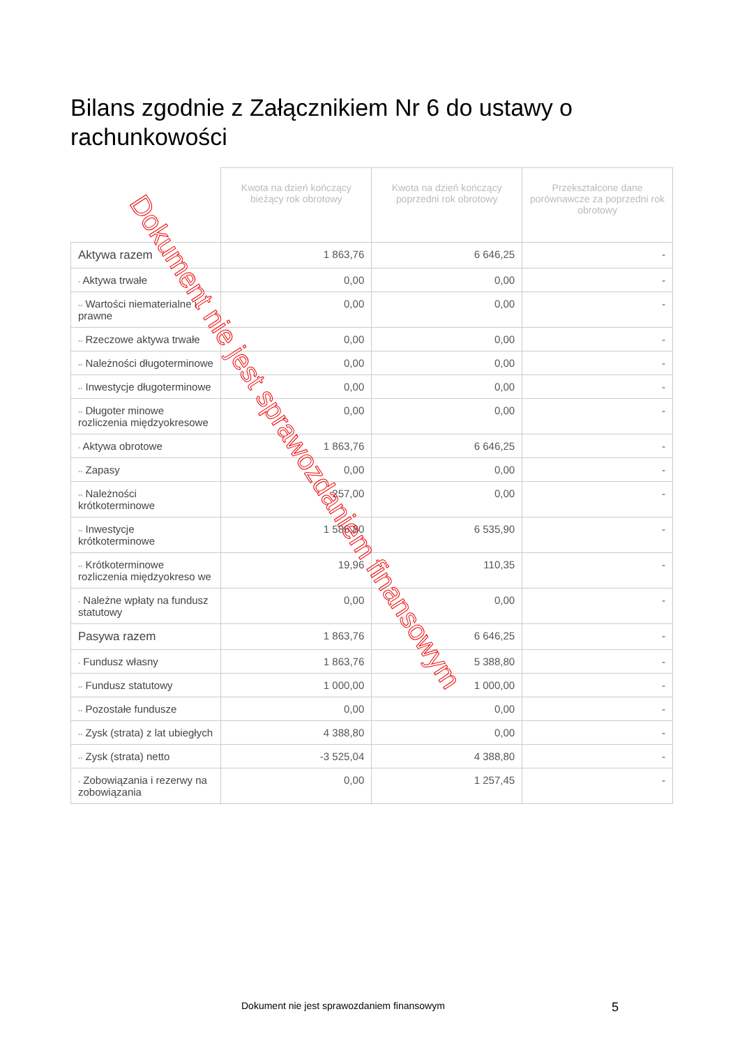Bilans zgodnie z Załącznikiem Nr 6 do ustawy o rachunkowości
| | Kwota na dzień kończący bieżący rok obrotowy | Kwota na dzień kończący poprzedni rok obrotowy | Przekształcone dane porównawcze za poprzedni rok obrotowy |
| --- | --- | --- | --- |
| Aktywa razem | 1 863,76 | 6 646,25 | - |
| • Aktywa trwałe | 0,00 | 0,00 | - |
| •• Wartości niematerialne i prawne | 0,00 | 0,00 | - |
| •• Rzeczowe aktywa trwałe | 0,00 | 0,00 | - |
| •• Należności długoterminowe | 0,00 | 0,00 | - |
| •• Inwestycje długoterminowe | 0,00 | 0,00 | - |
| •• Długoter minowe rozliczenia międzyokresowe | 0,00 | 0,00 | - |
| • Aktywa obrotowe | 1 863,76 | 6 646,25 | - |
| •• Zapasy | 0,00 | 0,00 | - |
| •• Należności krótkoterminowe | 257,00 | 0,00 | - |
| •• Inwestycje krótkoterminowe | 1 586,80 | 6 535,90 | - |
| •• Krótkoterminowe rozliczenia międzyokreso we | 19,96 | 110,35 | - |
| • Należne wpłaty na fundusz statutowy | 0,00 | 0,00 | - |
| Pasywa razem | 1 863,76 | 6 646,25 | - |
| • Fundusz własny | 1 863,76 | 5 388,80 | - |
| •• Fundusz statutowy | 1 000,00 | 1 000,00 | - |
| •• Pozostałe fundusze | 0,00 | 0,00 | - |
| •• Zysk (strata) z lat ubiegłych | 4 388,80 | 0,00 | - |
| •• Zysk (strata) netto | -3 525,04 | 4 388,80 | - |
| • Zobowiązania i rezerwy na zobowiązania | 0,00 | 1 257,45 | - |
Dokument nie jest sprawozdaniem finansowym
Dokument nie jest sprawozdaniem finansowym
5